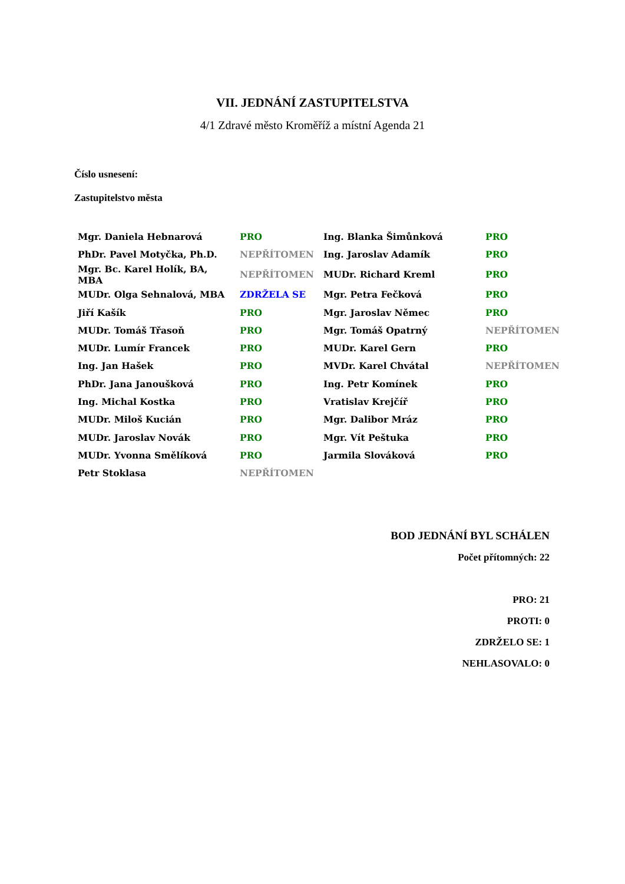VII. JEDNÁNÍ ZASTUPITELSTVA
4/1 Zdravé město Kroměříž a místní Agenda 21
Číslo usnesení:
Zastupitelstvo města
| Mgr. Daniela Hebnarová | PRO | Ing. Blanka Šimůnková | PRO |
| PhDr. Pavel Motyčka, Ph.D. | NEPŘÍTOMEN | Ing. Jaroslav Adamík | PRO |
| Mgr. Bc. Karel Holík, BA, MBA | NEPŘÍTOMEN | MUDr. Richard Kreml | PRO |
| MUDr. Olga Sehnalová, MBA | ZDRŽELA SE | Mgr. Petra Fečková | PRO |
| Jiří Kašík | PRO | Mgr. Jaroslav Němec | PRO |
| MUDr. Tomáš Třasoň | PRO | Mgr. Tomáš Opatrný | NEPŘÍTOMEN |
| MUDr. Lumír Francek | PRO | MUDr. Karel Gern | PRO |
| Ing. Jan Hašek | PRO | MVDr. Karel Chvátal | NEPŘÍTOMEN |
| PhDr. Jana Janoušková | PRO | Ing. Petr Komínek | PRO |
| Ing. Michal Kostka | PRO | Vratislav Krejčíř | PRO |
| MUDr. Miloš Kucián | PRO | Mgr. Dalibor Mráz | PRO |
| MUDr. Jaroslav Novák | PRO | Mgr. Vít Peštuka | PRO |
| MUDr. Yvonna Smělíková | PRO | Jarmila Slováková | PRO |
| Petr Stoklasa | NEPŘÍTOMEN | | |
BOD JEDNÁNÍ BYL SCHÁLEN
Počet přítomných: 22
PRO: 21
PROTI: 0
ZDRŽELO SE: 1
NEHLASOVALO: 0